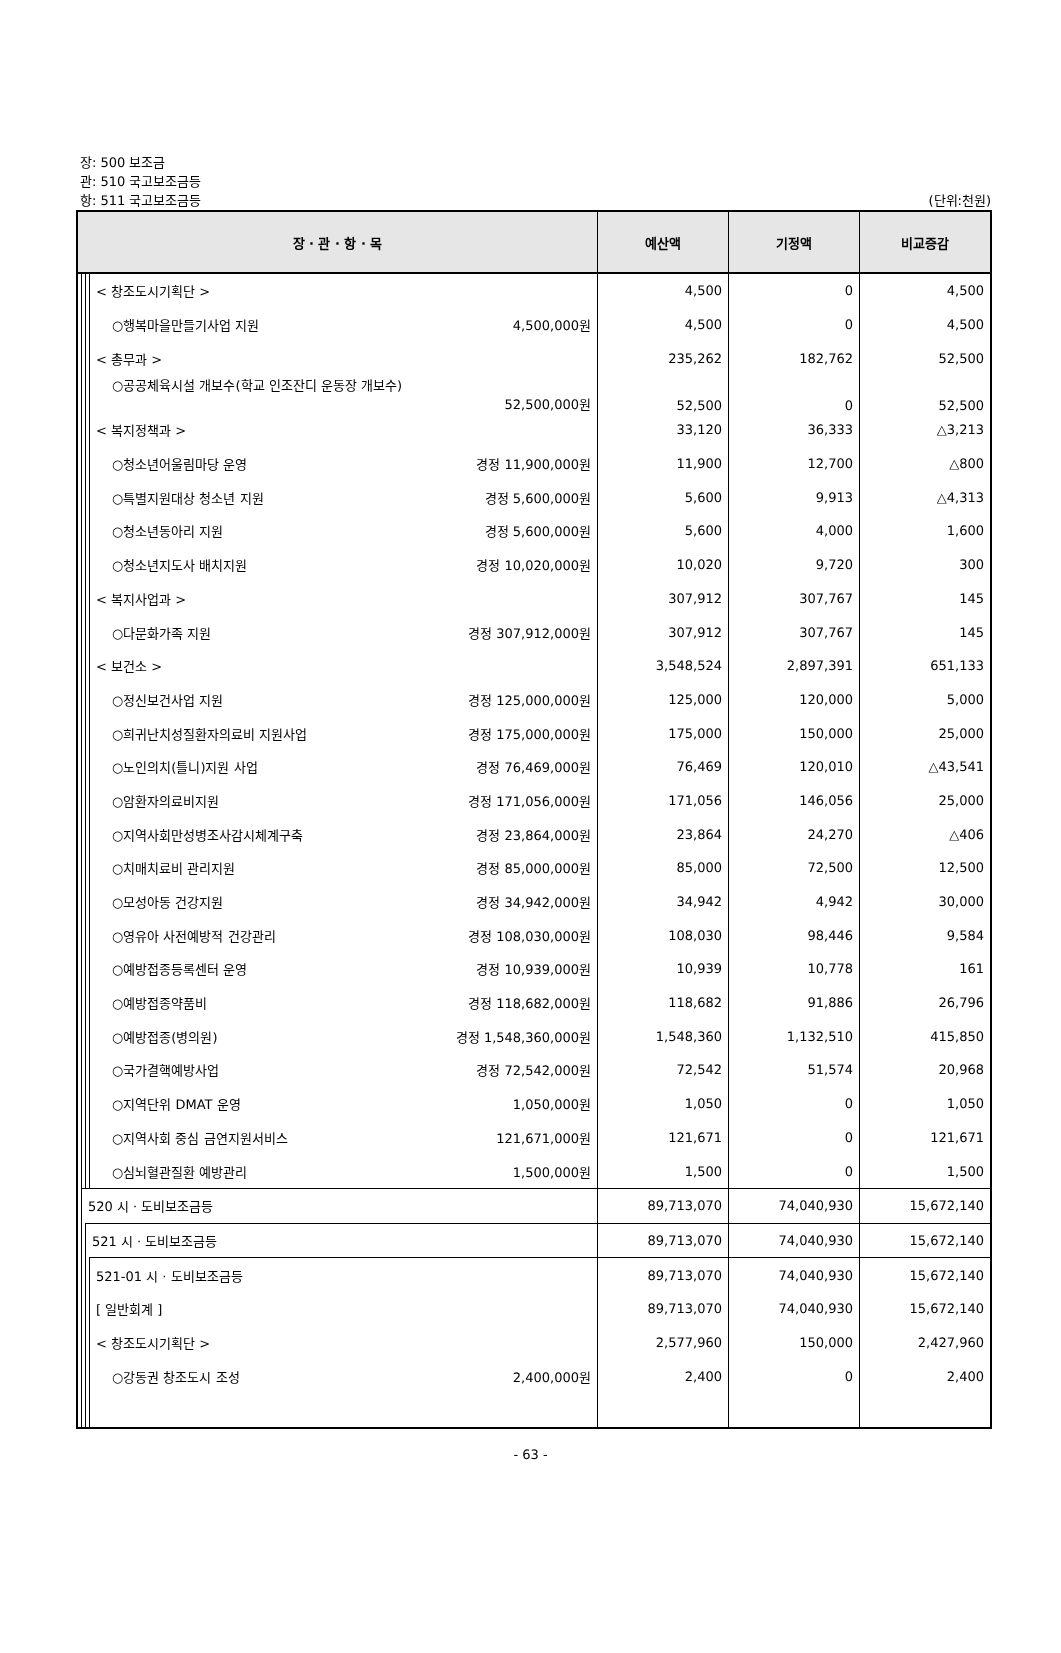장: 500 보조금
관: 510 국고보조금등
항: 511 국고보조금등
(단위:천원)
| 장 · 관 · 항 · 목 | | | | 예산액 | 기정액 | 비교증감 |
| --- | --- | --- | --- | --- | --- | --- |
| | | | < 창조도시기획단 > | 4,500 | 0 | 4,500 |
| | | | ○행복마을만들기사업 지원 4,500,000원 | 4,500 | 0 | 4,500 |
| | | | < 총무과 > | 235,262 | 182,762 | 52,500 |
| | | | ○공공체육시설 개보수(학교 인조잔디 운동장 개보수) 52,500,000원 | 52,500 | 0 | 52,500 |
| | | | < 복지정책과 > | 33,120 | 36,333 | △3,213 |
| | | | ○청소년어울림마당 운영 경정 11,900,000원 | 11,900 | 12,700 | △800 |
| | | | ○특별지원대상 청소년 지원 경정 5,600,000원 | 5,600 | 9,913 | △4,313 |
| | | | ○청소년동아리 지원 경정 5,600,000원 | 5,600 | 4,000 | 1,600 |
| | | | ○청소년지도사 배치지원 경정 10,020,000원 | 10,020 | 9,720 | 300 |
| | | | < 복지사업과 > | 307,912 | 307,767 | 145 |
| | | | ○다문화가족 지원 경정 307,912,000원 | 307,912 | 307,767 | 145 |
| | | | < 보건소 > | 3,548,524 | 2,897,391 | 651,133 |
| | | | ○정신보건사업 지원 경정 125,000,000원 | 125,000 | 120,000 | 5,000 |
| | | | ○희귀난치성질환자의료비 지원사업 경정 175,000,000원 | 175,000 | 150,000 | 25,000 |
| | | | ○노인의치(틀니)지원 사업 경정 76,469,000원 | 76,469 | 120,010 | △43,541 |
| | | | ○암환자의료비지원 경정 171,056,000원 | 171,056 | 146,056 | 25,000 |
| | | | ○지역사회만성병조사감시체계구축 경정 23,864,000원 | 23,864 | 24,270 | △406 |
| | | | ○치매치료비 관리지원 경정 85,000,000원 | 85,000 | 72,500 | 12,500 |
| | | | ○모성아동 건강지원 경정 34,942,000원 | 34,942 | 4,942 | 30,000 |
| | | | ○영유아 사전예방적 건강관리 경정 108,030,000원 | 108,030 | 98,446 | 9,584 |
| | | | ○예방접종등록센터 운영 경정 10,939,000원 | 10,939 | 10,778 | 161 |
| | | | ○예방접종약품비 경정 118,682,000원 | 118,682 | 91,886 | 26,796 |
| | | | ○예방접종(병의원) 경정 1,548,360,000원 | 1,548,360 | 1,132,510 | 415,850 |
| | | | ○국가결핵예방사업 경정 72,542,000원 | 72,542 | 51,574 | 20,968 |
| | | | ○지역단위 DMAT 운영 1,050,000원 | 1,050 | 0 | 1,050 |
| | | | ○지역사회 중심 금연지원서비스 121,671,000원 | 121,671 | 0 | 121,671 |
| | | | ○심뇌혈관질환 예방관리 1,500,000원 | 1,500 | 0 | 1,500 |
| | 520 시 · 도비보조금등 | | | 89,713,070 | 74,040,930 | 15,672,140 |
| | | 521 시 · 도비보조금등 | | 89,713,070 | 74,040,930 | 15,672,140 |
| | | | 521-01 시 · 도비보조금등 | 89,713,070 | 74,040,930 | 15,672,140 |
| | | | [ 일반회계 ] | 89,713,070 | 74,040,930 | 15,672,140 |
| | | | < 창조도시기획단 > | 2,577,960 | 150,000 | 2,427,960 |
| | | | ○강동권 창조도시 조성 2,400,000원 | 2,400 | 0 | 2,400 |
- 63 -